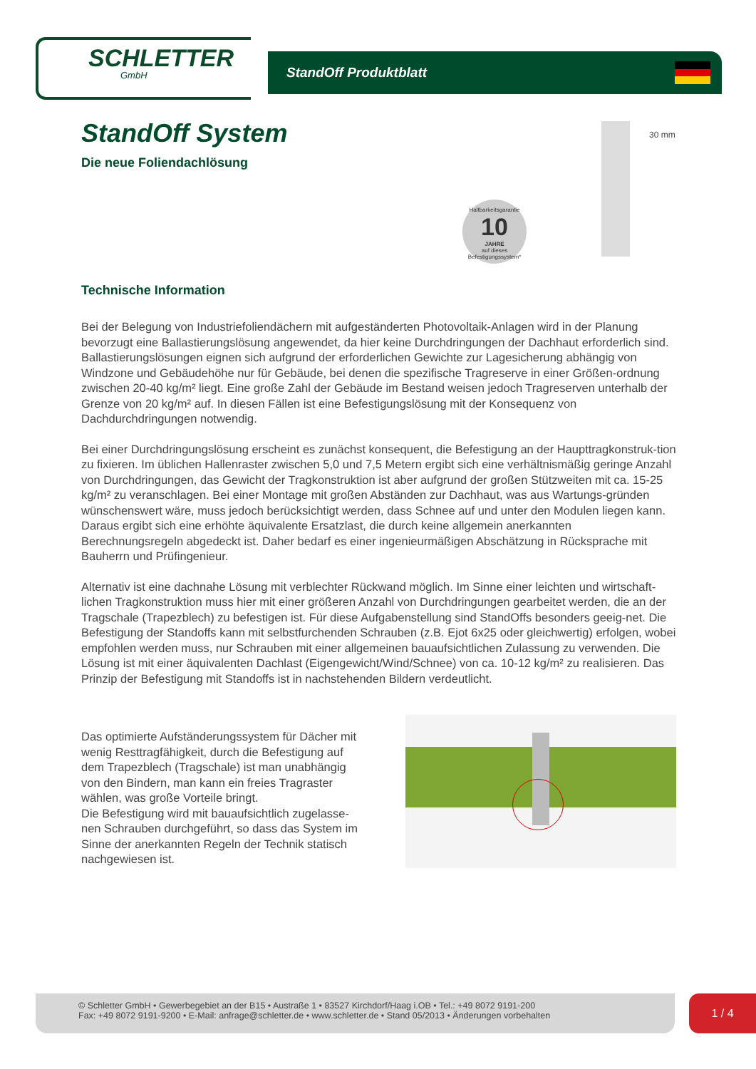SCHLETTER
GmbH
StandOff Produktblatt
StandOff System
Die neue Foliendachlösung
Haltbarkeitsgarantie
10
JAHRE
auf dieses Befestigungssystem*
30 mm
Technische Information
Bei der Belegung von Industriefoliendächern mit aufgeständerten Photovoltaik-Anlagen wird in der Planung bevorzugt eine Ballastierungslösung angewendet, da hier keine Durchdringungen der Dachhaut erforderlich sind. Ballastierungslösungen eignen sich aufgrund der erforderlichen Gewichte zur Lagesicherung abhängig von Windzone und Gebäudehöhe nur für Gebäude, bei denen die spezifische Tragreserve in einer Größen-ordnung zwischen 20-40 kg/m² liegt. Eine große Zahl der Gebäude im Bestand weisen jedoch Tragreserven unterhalb der Grenze von 20 kg/m² auf. In diesen Fällen ist eine Befestigungslösung mit der Konsequenz von Dachdurchdringungen notwendig.
Bei einer Durchdringungslösung erscheint es zunächst konsequent, die Befestigung an der Haupttragkonstruk-tion zu fixieren. Im üblichen Hallenraster zwischen 5,0 und 7,5 Metern ergibt sich eine verhältnismäßig geringe Anzahl von Durchdringungen, das Gewicht der Tragkonstruktion ist aber aufgrund der großen Stützweiten mit ca. 15-25 kg/m² zu veranschlagen. Bei einer Montage mit großen Abständen zur Dachhaut, was aus Wartungs-gründen wünschenswert wäre, muss jedoch berücksichtigt werden, dass Schnee auf und unter den Modulen liegen kann. Daraus ergibt sich eine erhöhte äquivalente Ersatzlast, die durch keine allgemein anerkannten Berechnungsregeln abgedeckt ist. Daher bedarf es einer ingenieurmäßigen Abschätzung in Rücksprache mit Bauherrn und Prüfingenieur.
Alternativ ist eine dachnahe Lösung mit verblechter Rückwand möglich. Im Sinne einer leichten und wirtschaft-lichen Tragkonstruktion muss hier mit einer größeren Anzahl von Durchdringungen gearbeitet werden, die an der Tragschale (Trapezblech) zu befestigen ist. Für diese Aufgabenstellung sind StandOffs besonders geeig-net. Die Befestigung der Standoffs kann mit selbstfurchenden Schrauben (z.B. Ejot 6x25 oder gleichwertig) erfolgen, wobei empfohlen werden muss, nur Schrauben mit einer allgemeinen bauaufsichtlichen Zulassung zu verwenden. Die Lösung ist mit einer äquivalenten Dachlast (Eigengewicht/Wind/Schnee) von ca. 10-12 kg/m² zu realisieren. Das Prinzip der Befestigung mit Standoffs ist in nachstehenden Bildern verdeutlicht.
Das optimierte Aufständerungssystem für Dächer mit wenig Resttragfähigkeit, durch die Befestigung auf dem Trapezblech (Tragschale) ist man unabhängig von den Bindern, man kann ein freies Tragraster wählen, was große Vorteile bringt.
Die Befestigung wird mit bauaufsichtlich zugelasse-nen Schrauben durchgeführt, so dass das System im Sinne der anerkannten Regeln der Technik statisch nachgewiesen ist.
© Schletter GmbH • Gewerbegebiet an der B15 • Austraße 1 • 83527 Kirchdorf/Haag i.OB • Tel.: +49 8072 9191-200
Fax: +49 8072 9191-9200 • E-Mail: anfrage@schletter.de • www.schletter.de • Stand 05/2013 • Änderungen vorbehalten
1 / 4